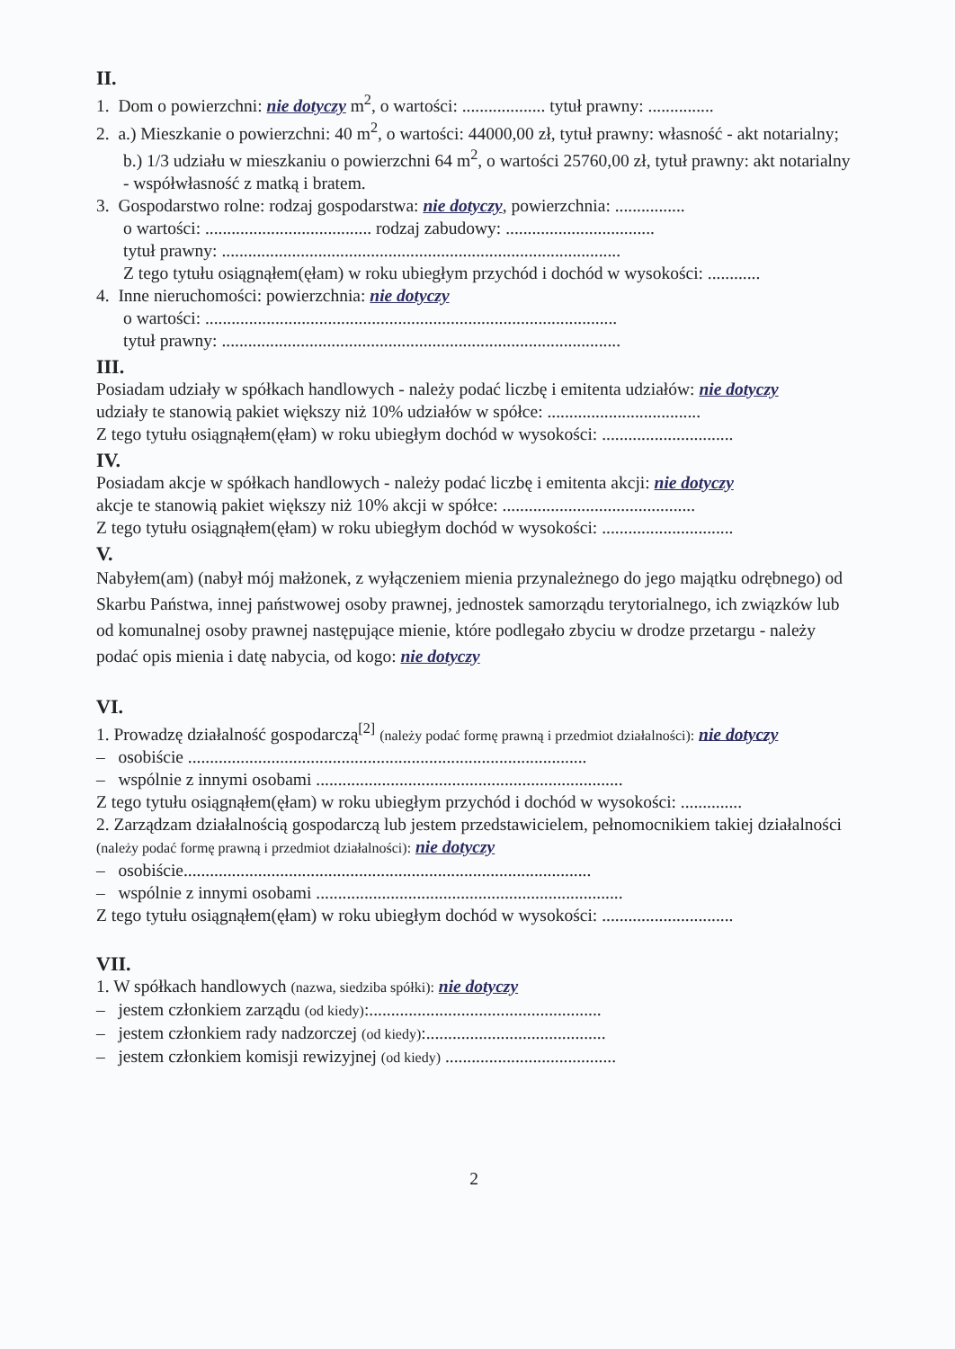II.
1. Dom o powierzchni: nie dotyczy m<sup>2</sup>, o wartości: ................... tytuł prawny: ...............
2. a.) Mieszkanie o powierzchni: 40 m<sup>2</sup>, o wartości: 44000,00 zł, tytuł prawny: własność - akt notarialny;
b.) 1/3 udziału w mieszkaniu o powierzchni 64 m<sup>2</sup>, o wartości 25760,00 zł, tytuł prawny: akt notarialny - współwłasność z matką i bratem.
3. Gospodarstwo rolne: rodzaj gospodarstwa: nie dotyczy, powierzchnia: ................
o wartości: ...................................... rodzaj zabudowy: ..................................
tytuł prawny: ...........................................................................................
Z tego tytułu osiągnąłem(ęłam) w roku ubiegłym przychód i dochód w wysokości: ............
4. Inne nieruchomości: powierzchnia: nie dotyczy
o wartości: ..............................................................................................
tytuł prawny: ...........................................................................................
III.
Posiadam udziały w spółkach handlowych - należy podać liczbę i emitenta udziałów: nie dotyczy
udziały te stanowią pakiet większy niż 10% udziałów w spółce: ...................................
Z tego tytułu osiągnąłem(ęłam) w roku ubiegłym dochód w wysokości: ..............................
IV.
Posiadam akcje w spółkach handlowych - należy podać liczbę i emitenta akcji: nie dotyczy
akcje te stanowią pakiet większy niż 10% akcji w spółce: ............................................
Z tego tytułu osiągnąłem(ęłam) w roku ubiegłym dochód w wysokości: ..............................
V.
Nabyłem(am) (nabył mój małżonek, z wyłączeniem mienia przynależnego do jego majątku odrębnego) od Skarbu Państwa, innej państwowej osoby prawnej, jednostek samorządu terytorialnego, ich związków lub od komunalnej osoby prawnej następujące mienie, które podlegało zbyciu w drodze przetargu - należy podać opis mienia i datę nabycia, od kogo: nie dotyczy
VI.
1. Prowadzę działalność gospodarczą<sup>[2]</sup> (należy podać formę prawną i przedmiot działalności): nie dotyczy
– osobiście ...........................................................................................
– wspólnie z innymi osobami ......................................................................
Z tego tytułu osiągnąłem(ęłam) w roku ubiegłym przychód i dochód w wysokości: ..............
2. Zarządzam działalnością gospodarczą lub jestem przedstawicielem, pełnomocnikiem takiej działalności (należy podać formę prawną i przedmiot działalności): nie dotyczy
– osobiście.............................................................................................
– wspólnie z innymi osobami ......................................................................
Z tego tytułu osiągnąłem(ęłam) w roku ubiegłym dochód w wysokości: ..............................
VII.
1. W spółkach handlowych (nazwa, siedziba spółki): nie dotyczy
– jestem członkiem zarządu (od kiedy):.....................................................
– jestem członkiem rady nadzorczej (od kiedy):.........................................
– jestem członkiem komisji rewizyjnej (od kiedy) .......................................
2